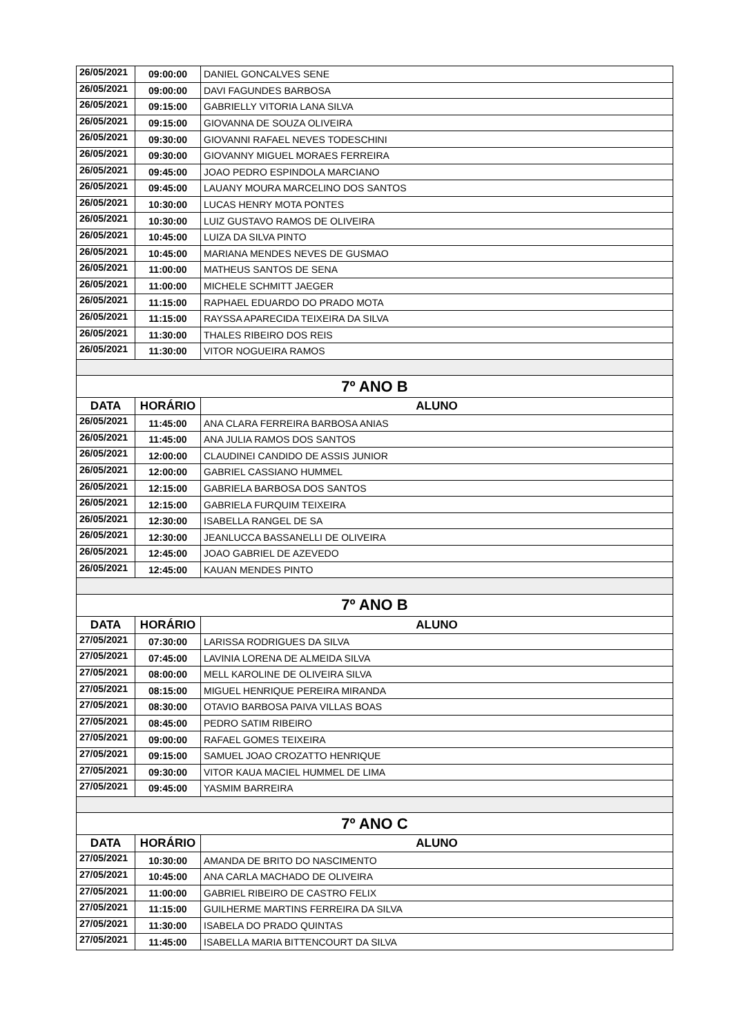| 26/05/2021 | 09:00:00 | DANIEL GONCALVES SENE |
| 26/05/2021 | 09:00:00 | DAVI FAGUNDES BARBOSA |
| 26/05/2021 | 09:15:00 | GABRIELLY VITORIA LANA SILVA |
| 26/05/2021 | 09:15:00 | GIOVANNA DE SOUZA OLIVEIRA |
| 26/05/2021 | 09:30:00 | GIOVANNI RAFAEL NEVES TODESCHINI |
| 26/05/2021 | 09:30:00 | GIOVANNY MIGUEL MORAES FERREIRA |
| 26/05/2021 | 09:45:00 | JOAO PEDRO ESPINDOLA MARCIANO |
| 26/05/2021 | 09:45:00 | LAUANY MOURA MARCELINO DOS SANTOS |
| 26/05/2021 | 10:30:00 | LUCAS HENRY MOTA PONTES |
| 26/05/2021 | 10:30:00 | LUIZ GUSTAVO RAMOS DE OLIVEIRA |
| 26/05/2021 | 10:45:00 | LUIZA DA SILVA PINTO |
| 26/05/2021 | 10:45:00 | MARIANA MENDES NEVES DE GUSMAO |
| 26/05/2021 | 11:00:00 | MATHEUS SANTOS DE SENA |
| 26/05/2021 | 11:00:00 | MICHELE SCHMITT JAEGER |
| 26/05/2021 | 11:15:00 | RAPHAEL EDUARDO DO PRADO MOTA |
| 26/05/2021 | 11:15:00 | RAYSSA APARECIDA TEIXEIRA DA SILVA |
| 26/05/2021 | 11:30:00 | THALES RIBEIRO DOS REIS |
| 26/05/2021 | 11:30:00 | VITOR NOGUEIRA RAMOS |
| 7º ANO B | | |
| DATA | HORÁRIO | ALUNO |
| 26/05/2021 | 11:45:00 | ANA CLARA FERREIRA BARBOSA ANIAS |
| 26/05/2021 | 11:45:00 | ANA JULIA RAMOS DOS SANTOS |
| 26/05/2021 | 12:00:00 | CLAUDINEI CANDIDO DE ASSIS JUNIOR |
| 26/05/2021 | 12:00:00 | GABRIEL CASSIANO HUMMEL |
| 26/05/2021 | 12:15:00 | GABRIELA BARBOSA DOS SANTOS |
| 26/05/2021 | 12:15:00 | GABRIELA FURQUIM TEIXEIRA |
| 26/05/2021 | 12:30:00 | ISABELLA RANGEL DE SA |
| 26/05/2021 | 12:30:00 | JEANLUCCA BASSANELLI DE OLIVEIRA |
| 26/05/2021 | 12:45:00 | JOAO GABRIEL DE AZEVEDO |
| 26/05/2021 | 12:45:00 | KAUAN MENDES PINTO |
| 7º ANO B | | |
| DATA | HORÁRIO | ALUNO |
| 27/05/2021 | 07:30:00 | LARISSA RODRIGUES DA SILVA |
| 27/05/2021 | 07:45:00 | LAVINIA LORENA DE ALMEIDA SILVA |
| 27/05/2021 | 08:00:00 | MELL KAROLINE DE OLIVEIRA SILVA |
| 27/05/2021 | 08:15:00 | MIGUEL HENRIQUE PEREIRA MIRANDA |
| 27/05/2021 | 08:30:00 | OTAVIO BARBOSA PAIVA VILLAS BOAS |
| 27/05/2021 | 08:45:00 | PEDRO SATIM RIBEIRO |
| 27/05/2021 | 09:00:00 | RAFAEL GOMES TEIXEIRA |
| 27/05/2021 | 09:15:00 | SAMUEL JOAO CROZATTO HENRIQUE |
| 27/05/2021 | 09:30:00 | VITOR KAUA MACIEL HUMMEL DE LIMA |
| 27/05/2021 | 09:45:00 | YASMIM BARREIRA |
| 7º ANO C | | |
| DATA | HORÁRIO | ALUNO |
| 27/05/2021 | 10:30:00 | AMANDA DE BRITO DO NASCIMENTO |
| 27/05/2021 | 10:45:00 | ANA CARLA MACHADO DE OLIVEIRA |
| 27/05/2021 | 11:00:00 | GABRIEL RIBEIRO DE CASTRO FELIX |
| 27/05/2021 | 11:15:00 | GUILHERME MARTINS FERREIRA DA SILVA |
| 27/05/2021 | 11:30:00 | ISABELA DO PRADO QUINTAS |
| 27/05/2021 | 11:45:00 | ISABELLA MARIA BITTENCOURT DA SILVA |